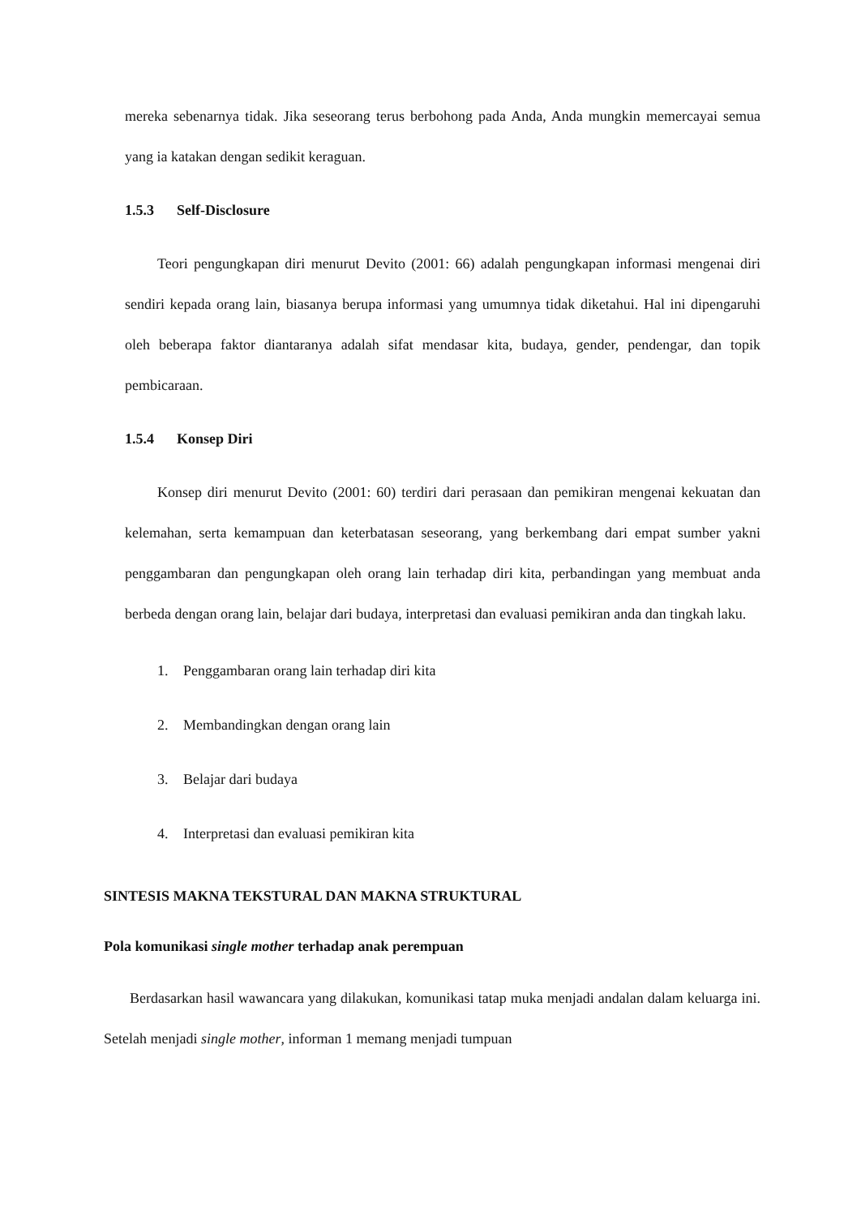mereka sebenarnya tidak. Jika seseorang terus berbohong pada Anda, Anda mungkin memercayai semua yang ia katakan dengan sedikit keraguan.
1.5.3 Self-Disclosure
Teori pengungkapan diri menurut Devito (2001: 66) adalah pengungkapan informasi mengenai diri sendiri kepada orang lain, biasanya berupa informasi yang umumnya tidak diketahui. Hal ini dipengaruhi oleh beberapa faktor diantaranya adalah sifat mendasar kita, budaya, gender, pendengar, dan topik pembicaraan.
1.5.4 Konsep Diri
Konsep diri menurut Devito (2001: 60) terdiri dari perasaan dan pemikiran mengenai kekuatan dan kelemahan, serta kemampuan dan keterbatasan seseorang, yang berkembang dari empat sumber yakni penggambaran dan pengungkapan oleh orang lain terhadap diri kita, perbandingan yang membuat anda berbeda dengan orang lain, belajar dari budaya, interpretasi dan evaluasi pemikiran anda dan tingkah laku.
1. Penggambaran orang lain terhadap diri kita
2. Membandingkan dengan orang lain
3. Belajar dari budaya
4. Interpretasi dan evaluasi pemikiran kita
SINTESIS MAKNA TEKSTURAL DAN MAKNA STRUKTURAL
Pola komunikasi single mother terhadap anak perempuan
Berdasarkan hasil wawancara yang dilakukan, komunikasi tatap muka menjadi andalan dalam keluarga ini. Setelah menjadi single mother, informan 1 memang menjadi tumpuan